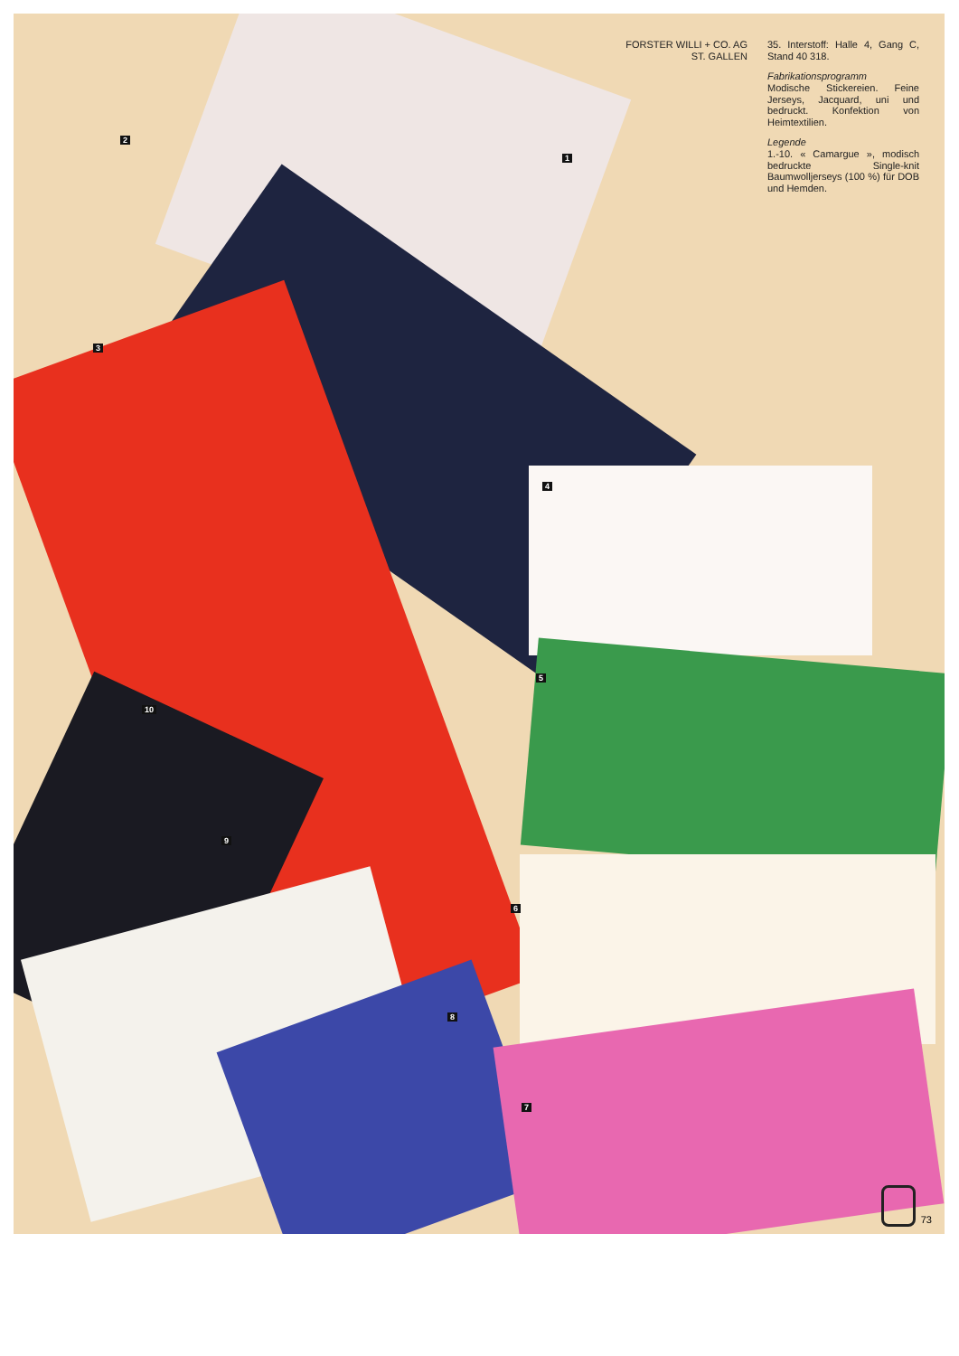FORSTER WILLI + CO. AG
ST. GALLEN
35. Interstoff: Halle 4, Gang C, Stand 40 318.
Fabrikationsprogramm
Modische Stickereien. Feine Jerseys, Jacquard, uni und bedruckt. Konfektion von Heimtextilien.
Legende
1.-10. « Camargue », modisch bedruckte Single-knit Baumwolljerseys (100 %) für DOB und Hemden.
1
2
3
4
5
6
7
8
9
10
73